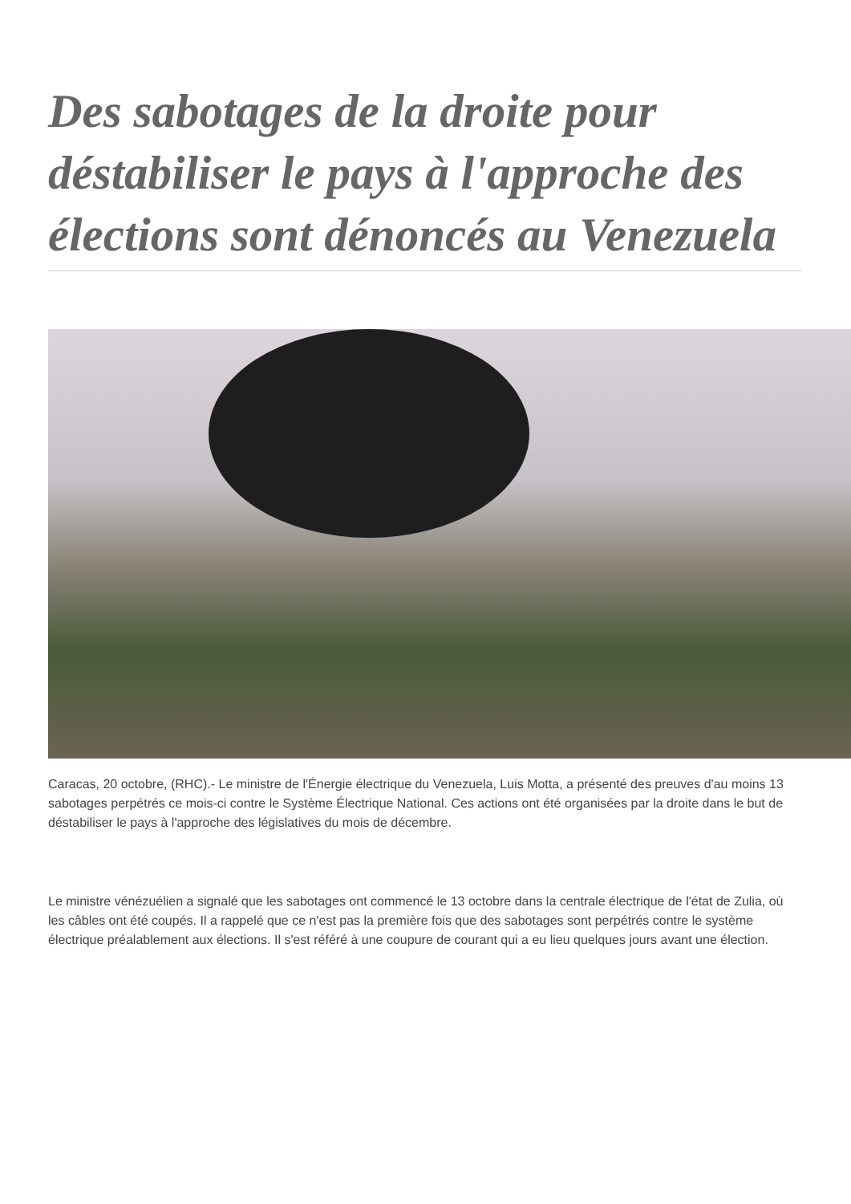Des sabotages de la droite pour déstabiliser le pays à l'approche des élections sont dénoncés au Venezuela
Caracas, 20 octobre, (RHC).- Le ministre de l'Énergie électrique du Venezuela, Luis Motta, a présenté des preuves d'au moins 13 sabotages perpétrés ce mois-ci contre le Système Électrique National. Ces actions ont été organisées par la droite dans le but de déstabiliser le pays à l'approche des législatives du mois de décembre.
Le ministre vénézuélien a signalé que les sabotages ont commencé le 13 octobre dans la centrale électrique de l'état de Zulia, où les câbles ont été coupés. Il a rappelé que ce n'est pas la première fois que des sabotages sont perpétrés contre le système électrique préalablement aux élections. Il s'est référé à une coupure de courant qui a eu lieu quelques jours avant une élection.